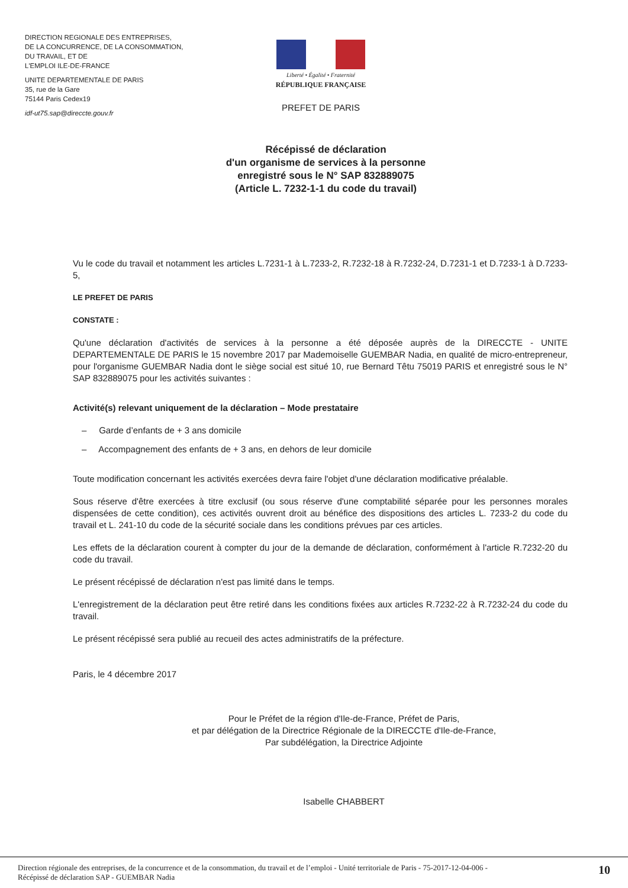DIRECTION REGIONALE DES ENTREPRISES,
DE LA CONCURRENCE, DE LA CONSOMMATION,
DU TRAVAIL, ET DE
L'EMPLOI ILE-DE-FRANCE
UNITE DEPARTEMENTALE DE PARIS
35, rue de la Gare
75144 Paris Cedex19
idf-ut75.sap@direccte.gouv.fr
Liberté • Égalité • Fraternité
RÉPUBLIQUE FRANÇAISE
PREFET DE PARIS
Récépissé de déclaration
d'un organisme de services à la personne
enregistré sous le N° SAP 832889075
(Article L. 7232-1-1 du code du travail)
Vu le code du travail et notamment les articles L.7231-1 à L.7233-2, R.7232-18 à R.7232-24, D.7231-1 et D.7233-1 à D.7233-5,
LE PREFET DE PARIS
CONSTATE :
Qu'une déclaration d'activités de services à la personne a été déposée auprès de la DIRECCTE - UNITE DEPARTEMENTALE DE PARIS le 15 novembre 2017 par Mademoiselle GUEMBAR Nadia, en qualité de micro-entrepreneur, pour l'organisme GUEMBAR Nadia dont le siège social est situé 10, rue Bernard Têtu 75019 PARIS et enregistré sous le N° SAP 832889075 pour les activités suivantes :
Activité(s) relevant uniquement de la déclaration – Mode prestataire
– Garde d’enfants de + 3 ans domicile
– Accompagnement des enfants de + 3 ans, en dehors de leur domicile
Toute modification concernant les activités exercées devra faire l'objet d'une déclaration modificative préalable.
Sous réserve d'être exercées à titre exclusif (ou sous réserve d'une comptabilité séparée pour les personnes morales dispensées de cette condition), ces activités ouvrent droit au bénéfice des dispositions des articles L. 7233-2 du code du travail et L. 241-10 du code de la sécurité sociale dans les conditions prévues par ces articles.
Les effets de la déclaration courent à compter du jour de la demande de déclaration, conformément à l'article R.7232-20 du code du travail.
Le présent récépissé de déclaration n'est pas limité dans le temps.
L'enregistrement de la déclaration peut être retiré dans les conditions fixées aux articles R.7232-22 à R.7232-24 du code du travail.
Le présent récépissé sera publié au recueil des actes administratifs de la préfecture.
Paris, le 4 décembre 2017
Pour le Préfet de la région d'Ile-de-France, Préfet de Paris,
et par délégation de la Directrice Régionale de la DIRECCTE d'Ile-de-France,
Par subdélégation, la Directrice Adjointe
Isabelle CHABBERT
Direction régionale des entreprises, de la concurrence et de la consommation, du travail et de l’emploi - Unité territoriale de Paris - 75-2017-12-04-006 -
Récépissé de déclaration SAP - GUEMBAR Nadia 10